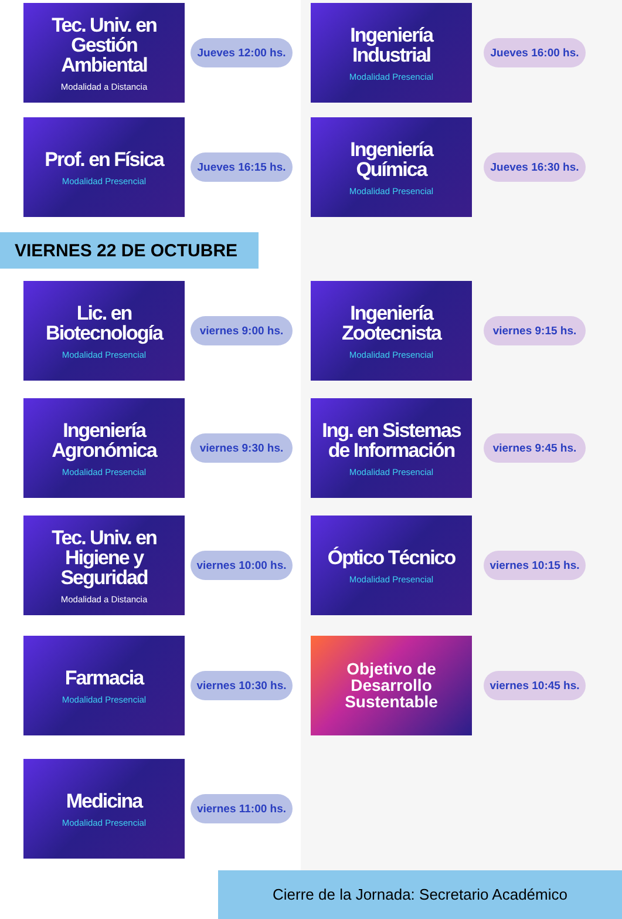Tec. Univ. en Gestión Ambiental
Modalidad a Distancia
Jueves 12:00 hs.
Ingeniería Industrial
Modalidad Presencial
Jueves 16:00 hs.
Prof. en Física
Modalidad Presencial
Jueves 16:15 hs.
Ingeniería Química
Modalidad Presencial
Jueves 16:30 hs.
VIERNES 22 DE OCTUBRE
Lic. en Biotecnología
Modalidad Presencial
viernes 9:00 hs.
Ingeniería Zootecnista
Modalidad Presencial
viernes 9:15 hs.
Ingeniería Agronómica
Modalidad Presencial
viernes 9:30 hs.
Ing. en Sistemas de Información
Modalidad Presencial
viernes 9:45 hs.
Tec. Univ. en Higiene y Seguridad
Modalidad a Distancia
viernes 10:00 hs.
Óptico Técnico
Modalidad Presencial
viernes 10:15 hs.
Farmacia
Modalidad Presencial
viernes 10:30 hs.
Objetivo de Desarrollo Sustentable
viernes 10:45 hs.
Medicina
Modalidad Presencial
viernes 11:00 hs.
Cierre de la Jornada: Secretario Académico